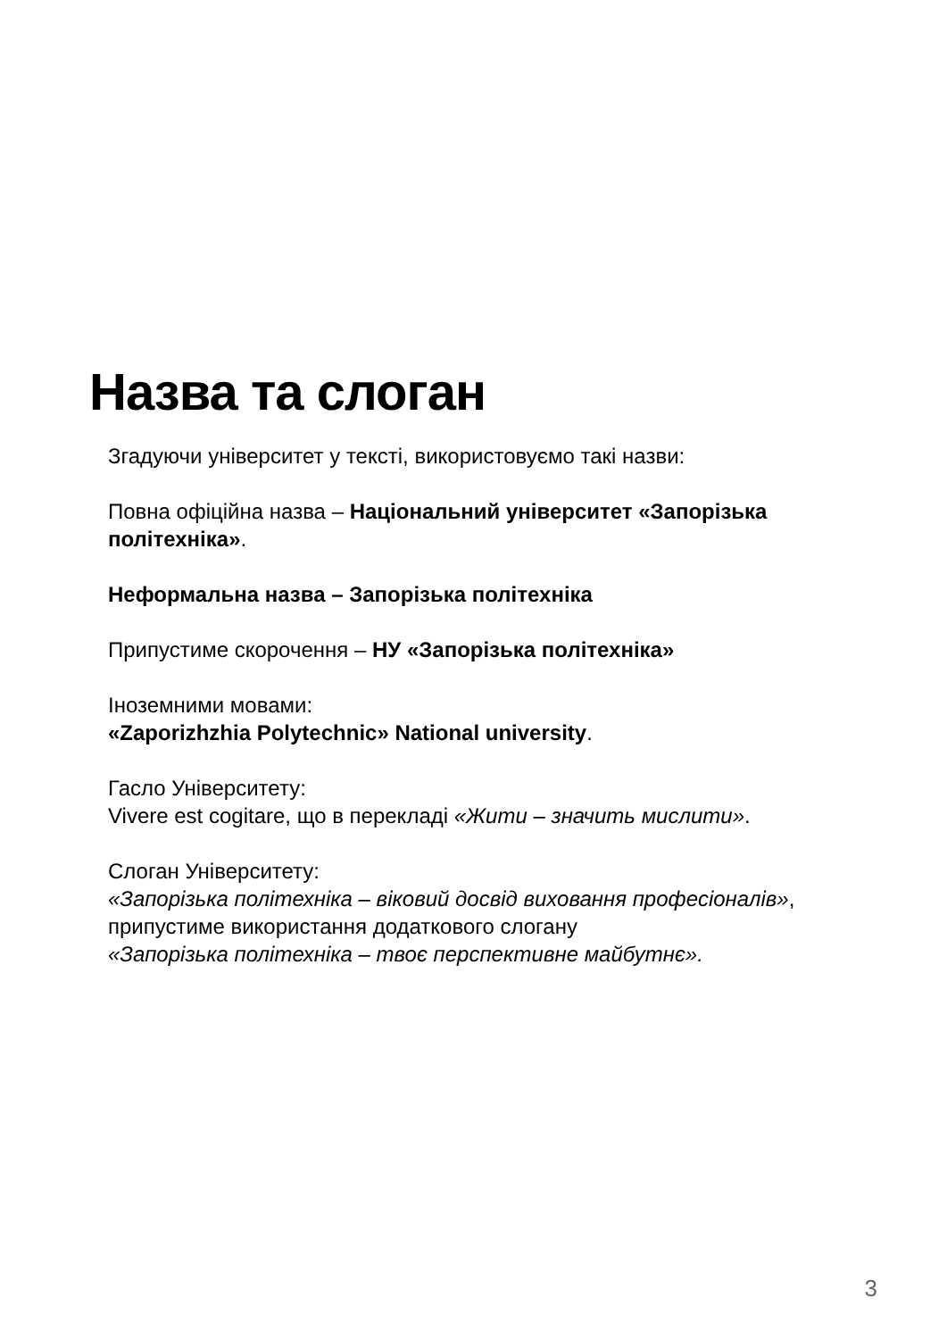Назва та слоган
Згадуючи університет у тексті, використовуємо такі назви:
Повна офіційна назва – Національний університет «Запорізька політехніка».
Неформальна назва – Запорізька політехніка
Припустиме скорочення – НУ «Запорізька політехніка»
Іноземними мовами:
«Zaporizhzhia Polytechnic» National university.
Гасло Університету:
Vivere est cogitare, що в перекладі «Жити – значить мислити».
Слоган Університету:
«Запорізька політехніка – віковий досвід виховання професіоналів»,
припустиме використання додаткового слогану
«Запорізька політехніка – твоє перспективне майбутнє».
3